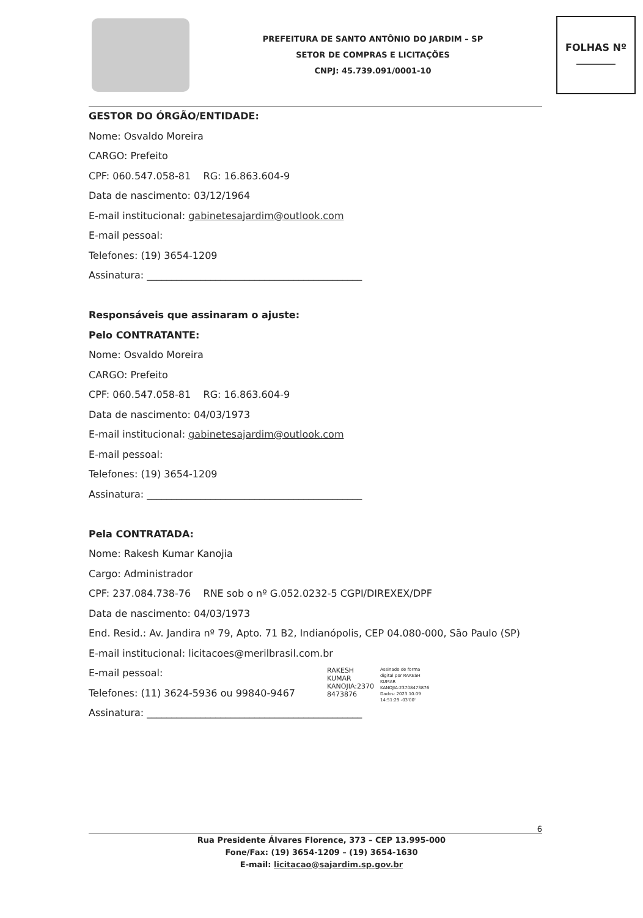PREFEITURA DE SANTO ANTÔNIO DO JARDIM – SP
SETOR DE COMPRAS E LICITAÇÕES
CNPJ: 45.739.091/0001-10
FOLHAS Nº
________
GESTOR DO ÓRGÃO/ENTIDADE:
Nome: Osvaldo Moreira
CARGO: Prefeito
CPF: 060.547.058-81 RG: 16.863.604-9
Data de nascimento: 03/12/1964
E-mail institucional: gabinetesajardim@outlook.com
E-mail pessoal:
Telefones: (19) 3654-1209
Assinatura: ____________________________________________
Responsáveis que assinaram o ajuste:
Pelo CONTRATANTE:
Nome: Osvaldo Moreira
CARGO: Prefeito
CPF: 060.547.058-81 RG: 16.863.604-9
Data de nascimento: 04/03/1973
E-mail institucional: gabinetesajardim@outlook.com
E-mail pessoal:
Telefones: (19) 3654-1209
Assinatura: ____________________________________________
Pela CONTRATADA:
Nome: Rakesh Kumar Kanojia
Cargo: Administrador
CPF: 237.084.738-76 RNE sob o nº G.052.0232-5 CGPI/DIREXEX/DPF
Data de nascimento: 04/03/1973
End. Resid.: Av. Jandira nº 79, Apto. 71 B2, Indianópolis, CEP 04.080-000, São Paulo (SP)
E-mail institucional: licitacoes@merilbrasil.com.br
E-mail pessoal:
Telefones: (11) 3624-5936 ou 99840-9467
RAKESH
KUMAR
KANOJIA:2370
8473876
Assinado de forma
digital por RAKESH
KUMAR
KANOJIA:23708473876
Dados: 2023.10.09
14:51:29 -03'00'
Assinatura: ____________________________________________
6
Rua Presidente Álvares Florence, 373 – CEP 13.995-000
Fone/Fax: (19) 3654-1209 – (19) 3654-1630
E-mail: licitacao@sajardim.sp.gov.br